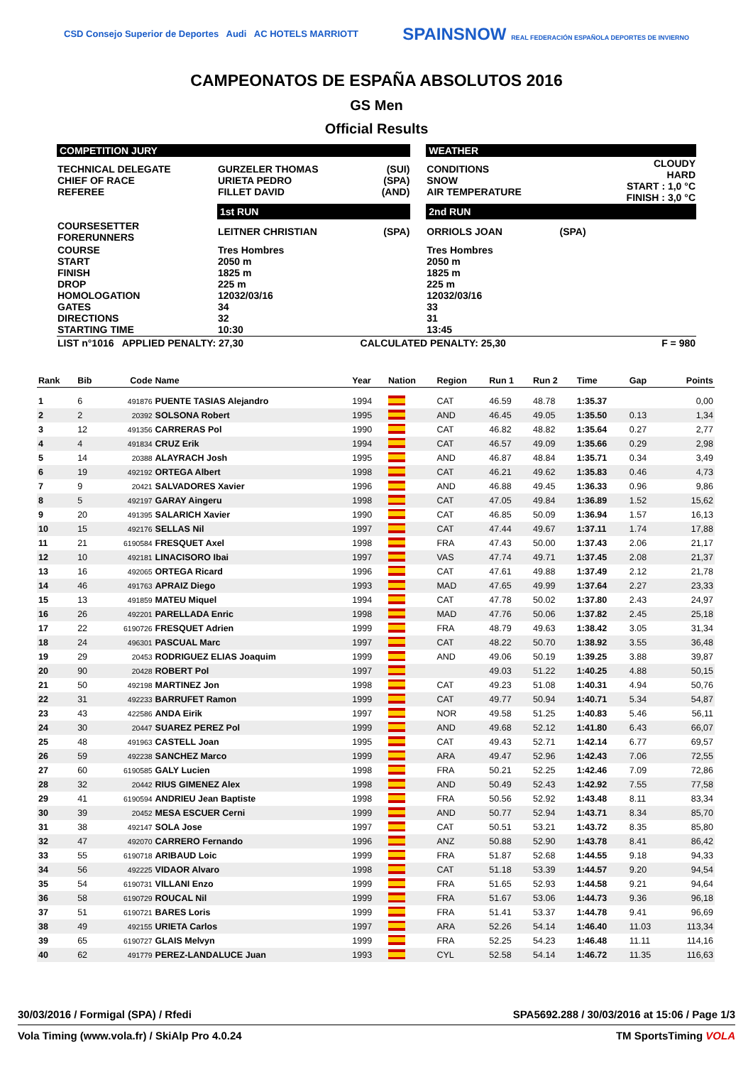CSD Consejo Superior de Deportes Audi AC HOTELS MARRIOTT SPAINSNOW REAL FEDERACIÓN ESPAÑOLA DEPORTES DE INVIERNO
CAMPEONATOS DE ESPAÑA ABSOLUTOS 2016
GS Men
Official Results
| COMPETITION JURY | | | | WEATHER | | |
| TECHNICAL DELEGATE CHIEF OF RACE REFEREE | GURZELER THOMAS URIETA PEDRO FILLET DAVID | (SUI) (SPA) (AND) | | CONDITIONS SNOW AIR TEMPERATURE | | CLOUDY HARD START : 1,0 °C FINISH : 3,0 °C |
| | 1st RUN | | | 2nd RUN | | |
| COURSESETTER FORERUNNERS | LEITNER CHRISTIAN | (SPA) | | ORRIOLS JOAN | (SPA) | |
| COURSE START FINISH DROP HOMOLOGATION GATES DIRECTIONS STARTING TIME | Tres Hombres 2050 m 1825 m 225 m 12032/03/16 34 32 10:30 | | | Tres Hombres 2050 m 1825 m 225 m 12032/03/16 33 31 13:45 | | |
| LIST n°1016 APPLIED PENALTY: 27,30 | | CALCULATED PENALTY: 25,30 | | | F = 980 | |
| Rank | Bib | Code | Name | Year | Nation | Region | Run 1 | Run 2 | Time | Gap | Points |
| --- | --- | --- | --- | --- | --- | --- | --- | --- | --- | --- | --- |
| 1 | 6 | 491876 | PUENTE TASIAS Alejandro | 1994 | | CAT | 46.59 | 48.78 | 1:35.37 | | 0,00 |
| 2 | 2 | 20392 | SOLSONA Robert | 1995 | | AND | 46.45 | 49.05 | 1:35.50 | 0.13 | 1,34 |
| 3 | 12 | 491356 | CARRERAS Pol | 1990 | | CAT | 46.82 | 48.82 | 1:35.64 | 0.27 | 2,77 |
| 4 | 4 | 491834 | CRUZ Erik | 1994 | | CAT | 46.57 | 49.09 | 1:35.66 | 0.29 | 2,98 |
| 5 | 14 | 20388 | ALAYRACH Josh | 1995 | | AND | 46.87 | 48.84 | 1:35.71 | 0.34 | 3,49 |
| 6 | 19 | 492192 | ORTEGA Albert | 1998 | | CAT | 46.21 | 49.62 | 1:35.83 | 0.46 | 4,73 |
| 7 | 9 | 20421 | SALVADORES Xavier | 1996 | | AND | 46.88 | 49.45 | 1:36.33 | 0.96 | 9,86 |
| 8 | 5 | 492197 | GARAY Aingeru | 1998 | | CAT | 47.05 | 49.84 | 1:36.89 | 1.52 | 15,62 |
| 9 | 20 | 491395 | SALARICH Xavier | 1990 | | CAT | 46.85 | 50.09 | 1:36.94 | 1.57 | 16,13 |
| 10 | 15 | 492176 | SELLAS Nil | 1997 | | CAT | 47.44 | 49.67 | 1:37.11 | 1.74 | 17,88 |
| 11 | 21 | 6190584 | FRESQUET Axel | 1998 | | FRA | 47.43 | 50.00 | 1:37.43 | 2.06 | 21,17 |
| 12 | 10 | 492181 | LINACISORO Ibai | 1997 | | VAS | 47.74 | 49.71 | 1:37.45 | 2.08 | 21,37 |
| 13 | 16 | 492065 | ORTEGA Ricard | 1996 | | CAT | 47.61 | 49.88 | 1:37.49 | 2.12 | 21,78 |
| 14 | 46 | 491763 | APRAIZ Diego | 1993 | | MAD | 47.65 | 49.99 | 1:37.64 | 2.27 | 23,33 |
| 15 | 13 | 491859 | MATEU Miquel | 1994 | | CAT | 47.78 | 50.02 | 1:37.80 | 2.43 | 24,97 |
| 16 | 26 | 492201 | PARELLADA Enric | 1998 | | MAD | 47.76 | 50.06 | 1:37.82 | 2.45 | 25,18 |
| 17 | 22 | 6190726 | FRESQUET Adrien | 1999 | | FRA | 48.79 | 49.63 | 1:38.42 | 3.05 | 31,34 |
| 18 | 24 | 496301 | PASCUAL Marc | 1997 | | CAT | 48.22 | 50.70 | 1:38.92 | 3.55 | 36,48 |
| 19 | 29 | 20453 | RODRIGUEZ ELIAS Joaquim | 1999 | | AND | 49.06 | 50.19 | 1:39.25 | 3.88 | 39,87 |
| 20 | 90 | 20428 | ROBERT Pol | 1997 | | | 49.03 | 51.22 | 1:40.25 | 4.88 | 50,15 |
| 21 | 50 | 492198 | MARTINEZ Jon | 1998 | | CAT | 49.23 | 51.08 | 1:40.31 | 4.94 | 50,76 |
| 22 | 31 | 492233 | BARRUFET Ramon | 1999 | | CAT | 49.77 | 50.94 | 1:40.71 | 5.34 | 54,87 |
| 23 | 43 | 422586 | ANDA Eirik | 1997 | | NOR | 49.58 | 51.25 | 1:40.83 | 5.46 | 56,11 |
| 24 | 30 | 20447 | SUAREZ PEREZ Pol | 1999 | | AND | 49.68 | 52.12 | 1:41.80 | 6.43 | 66,07 |
| 25 | 48 | 491963 | CASTELL Joan | 1995 | | CAT | 49.43 | 52.71 | 1:42.14 | 6.77 | 69,57 |
| 26 | 59 | 492238 | SANCHEZ Marco | 1999 | | ARA | 49.47 | 52.96 | 1:42.43 | 7.06 | 72,55 |
| 27 | 60 | 6190585 | GALY Lucien | 1998 | | FRA | 50.21 | 52.25 | 1:42.46 | 7.09 | 72,86 |
| 28 | 32 | 20442 | RIUS GIMENEZ Alex | 1998 | | AND | 50.49 | 52.43 | 1:42.92 | 7.55 | 77,58 |
| 29 | 41 | 6190594 | ANDRIEU Jean Baptiste | 1998 | | FRA | 50.56 | 52.92 | 1:43.48 | 8.11 | 83,34 |
| 30 | 39 | 20452 | MESA ESCUER Cerni | 1999 | | AND | 50.77 | 52.94 | 1:43.71 | 8.34 | 85,70 |
| 31 | 38 | 492147 | SOLA Jose | 1997 | | CAT | 50.51 | 53.21 | 1:43.72 | 8.35 | 85,80 |
| 32 | 47 | 492070 | CARRERO Fernando | 1996 | | ANZ | 50.88 | 52.90 | 1:43.78 | 8.41 | 86,42 |
| 33 | 55 | 6190718 | ARIBAUD Loic | 1999 | | FRA | 51.87 | 52.68 | 1:44.55 | 9.18 | 94,33 |
| 34 | 56 | 492225 | VIDAOR Alvaro | 1998 | | CAT | 51.18 | 53.39 | 1:44.57 | 9.20 | 94,54 |
| 35 | 54 | 6190731 | VILLANI Enzo | 1999 | | FRA | 51.65 | 52.93 | 1:44.58 | 9.21 | 94,64 |
| 36 | 58 | 6190729 | ROUCAL Nil | 1999 | | FRA | 51.67 | 53.06 | 1:44.73 | 9.36 | 96,18 |
| 37 | 51 | 6190721 | BARES Loris | 1999 | | FRA | 51.41 | 53.37 | 1:44.78 | 9.41 | 96,69 |
| 38 | 49 | 492155 | URIETA Carlos | 1997 | | ARA | 52.26 | 54.14 | 1:46.40 | 11.03 | 113,34 |
| 39 | 65 | 6190727 | GLAIS Melvyn | 1999 | | FRA | 52.25 | 54.23 | 1:46.48 | 11.11 | 114,16 |
| 40 | 62 | 491779 | PEREZ-LANDALUCE Juan | 1993 | | CYL | 52.58 | 54.14 | 1:46.72 | 11.35 | 116,63 |
30/03/2016 / Formigal (SPA) / Rfedi SPA5692.288 / 30/03/2016 at 15:06 / Page 1/3
Vola Timing (www.vola.fr) / SkiAlp Pro 4.0.24 TM SportsTiming VOLA